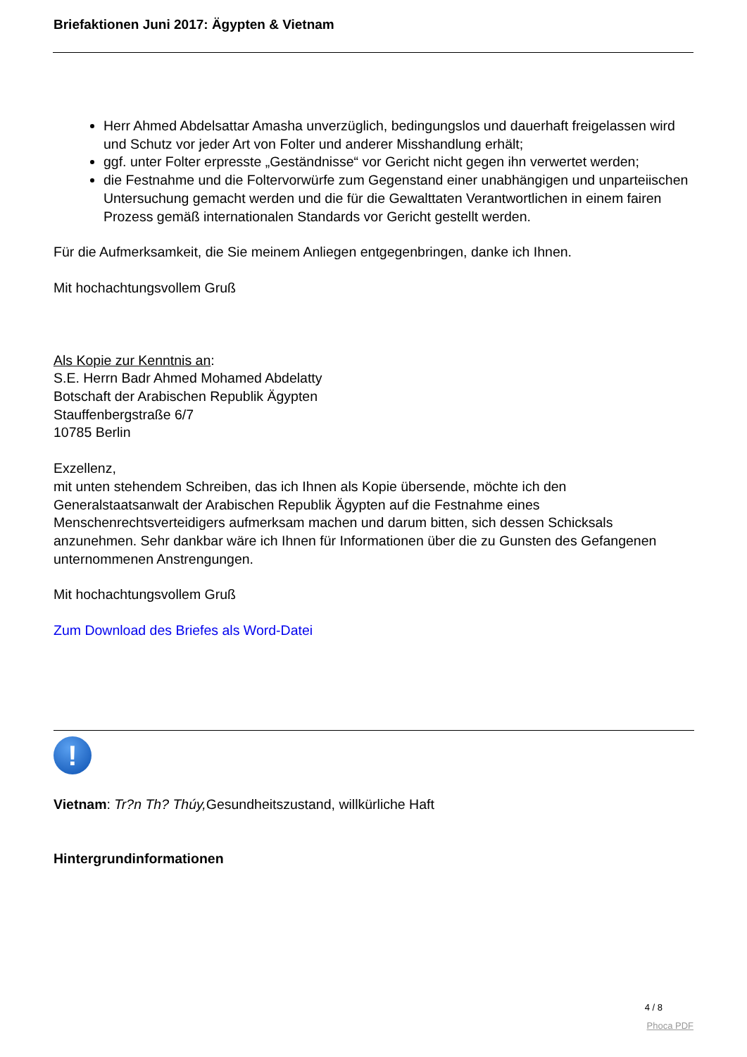Briefaktionen Juni 2017: Ägypten & Vietnam
Herr Ahmed Abdelsattar Amasha unverzüglich, bedingungslos und dauerhaft freigelassen wird und Schutz vor jeder Art von Folter und anderer Misshandlung erhält;
ggf. unter Folter erpresste „Geständnisse“ vor Gericht nicht gegen ihn verwertet werden;
die Festnahme und die Foltervorwürfe zum Gegenstand einer unabhängigen und unparteiischen Untersuchung gemacht werden und die für die Gewalttaten Verantwortlichen in einem fairen Prozess gemäß internationalen Standards vor Gericht gestellt werden.
Für die Aufmerksamkeit, die Sie meinem Anliegen entgegenbringen, danke ich Ihnen.
Mit hochachtungsvollem Gruß
Als Kopie zur Kenntnis an:
S.E. Herrn Badr Ahmed Mohamed Abdelatty
Botschaft der Arabischen Republik Ägypten
Stauffenbergstraße 6/7
10785 Berlin
Exzellenz,
mit unten stehendem Schreiben, das ich Ihnen als Kopie übersende, möchte ich den Generalstaatsanwalt der Arabischen Republik Ägypten auf die Festnahme eines Menschenrechtsverteidigers aufmerksam machen und darum bitten, sich dessen Schicksals anzunehmen. Sehr dankbar wäre ich Ihnen für Informationen über die zu Gunsten des Gefangenen unternommenen Anstrengungen.
Mit hochachtungsvollem Gruß
Zum Download des Briefes als Word-Datei
!
Vietnam: Tr?n Th? Thúy, Gesundheitszustand, willkürliche Haft
Hintergrundinformationen
4 / 8
Phoca PDF